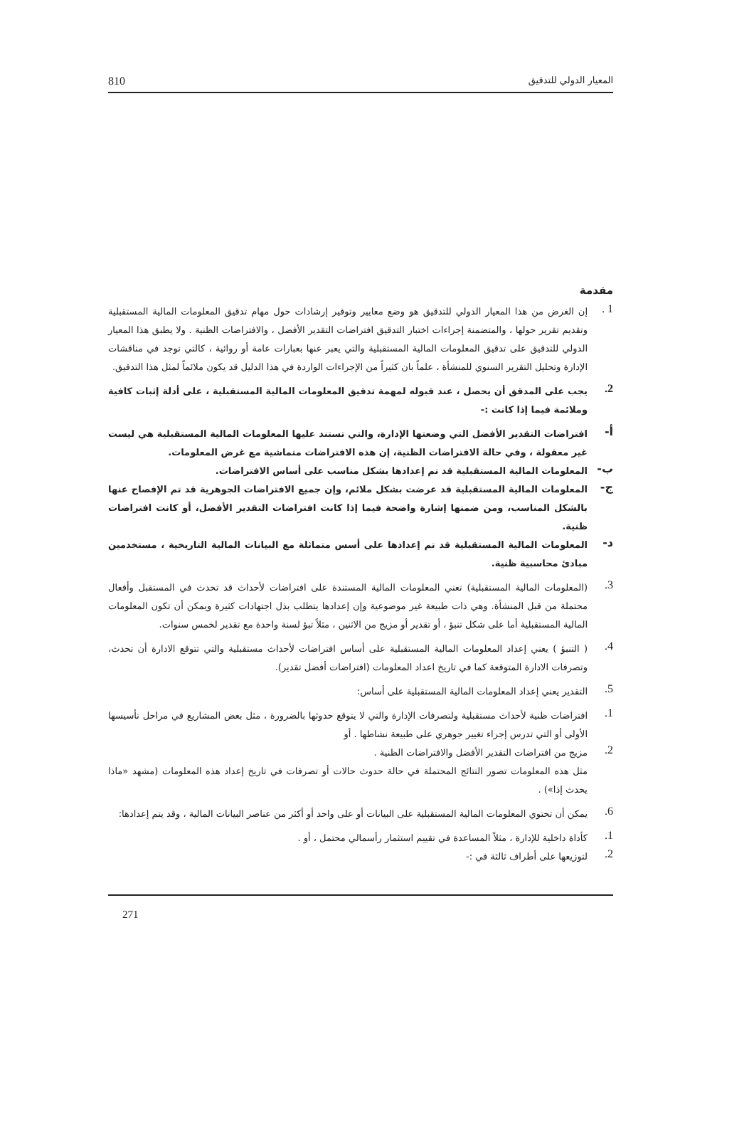المعيار الدولي للتدقيق 810
مقدمة
1 .
إن الغرض من هذا المعيار الدولي للتدقيق هو وضع معايير وتوفير إرشادات حول مهام تدقيق المعلومات المالية المستقبلية وتقديم تقرير حولها ، والمتضمنة إجراءات اختبار التدقيق افتراضات التقدير الأفضل ، والافتراضات الظنية . ولا يطبق هذا المعيار الدولي للتدقيق على تدقيق المعلومات المالية المستقبلية والتي يعبر عنها بعبارات عامة أو روائية ، كالتي توجد في مناقشات الإدارة وتحليل التقرير السنوي للمنشأة ، علماً بان كثيراً من الإجراءات الواردة في هذا الدليل قد يكون ملائماً لمثل هذا التدقيق.
2.
يجب على المدقق أن يحصل ، عند قبوله لمهمة تدقيق المعلومات المالية المستقبلية ، على أدلة إثبات كافية وملائمة فيما إذا كانت :-
أ-
افتراضات التقدير الأفضل التي وضعتها الإدارة، والتي تستند عليها المعلومات المالية المستقبلية هي ليست غير معقولة ، وفي حالة الافتراضات الظنية، إن هذه الافتراضات متماشية مع غرض المعلومات.
ب-
المعلومات المالية المستقبلية قد تم إعدادها بشكل مناسب على أساس الافتراضات.
ج-
المعلومات المالية المستقبلية قد عرضت بشكل ملائم، وإن جميع الافتراضات الجوهرية قد تم الإفصاح عنها بالشكل المناسب، ومن ضمنها إشارة واضحة فيما إذا كانت افتراضات التقدير الأفضل، أو كانت افتراضات ظنية.
د-
المعلومات المالية المستقبلية قد تم إعدادها على أسس متماثلة مع البيانات المالية التاريخية ، مستخدمين مبادئ محاسبية ظنية.
3.
(المعلومات المالية المستقبلية) تعني المعلومات المالية المستندة على افتراضات لأحداث قد تحدث في المستقبل وأفعال محتملة من قبل المنشأة. وهي ذات طبيعة غير موضوعية وإن إعدادها يتطلب بذل اجتهادات كثيرة ويمكن أن تكون المعلومات المالية المستقبلية أما على شكل تنبؤ ، أو تقدير أو مزيج من الاثنين ، مثلاً تبؤ لسنة واحدة مع تقدير لخمس سنوات.
4.
( التنبؤ ) يعني إعداد المعلومات المالية المستقبلية على أساس افتراضات لأحداث مستقبلية والتي تتوقع الادارة أن تحدث، وتصرفات الادارة المتوقعة كما في تاريخ اعداد المعلومات (افتراضات أفضل تقدير).
5.
التقدير يعني إعداد المعلومات المالية المستقبلية على أساس:
1.
افتراضات ظنية لأحداث مستقبلية ولتصرفات الإدارة والتي لا يتوقع حدوثها بالضرورة ، مثل بعض المشاريع في مراحل تأسيسها الأولى أو التي تدرس إجراء تغيير جوهري على طبيعة نشاطها . أو
2.
مزيج من افتراضات التقدير الأفضل والافتراضات الظنية .
مثل هذه المعلومات تصور النتائج المحتملة في حالة حدوث حالات أو تصرفات في تاريخ إعداد هذه المعلومات (مشهد «ماذا يحدث إذا») .
6.
يمكن أن تحتوي المعلومات المالية المستقبلية على البيانات أو على واحد أو أكثر من عناصر البيانات المالية ، وقد يتم إعدادها:
1.
كأداة داخلية للإدارة ، مثلاً المساعدة في تقييم استثمار رأسمالي محتمل ، أو .
2.
لتوزيعها على أطراف ثالثة في :-
271